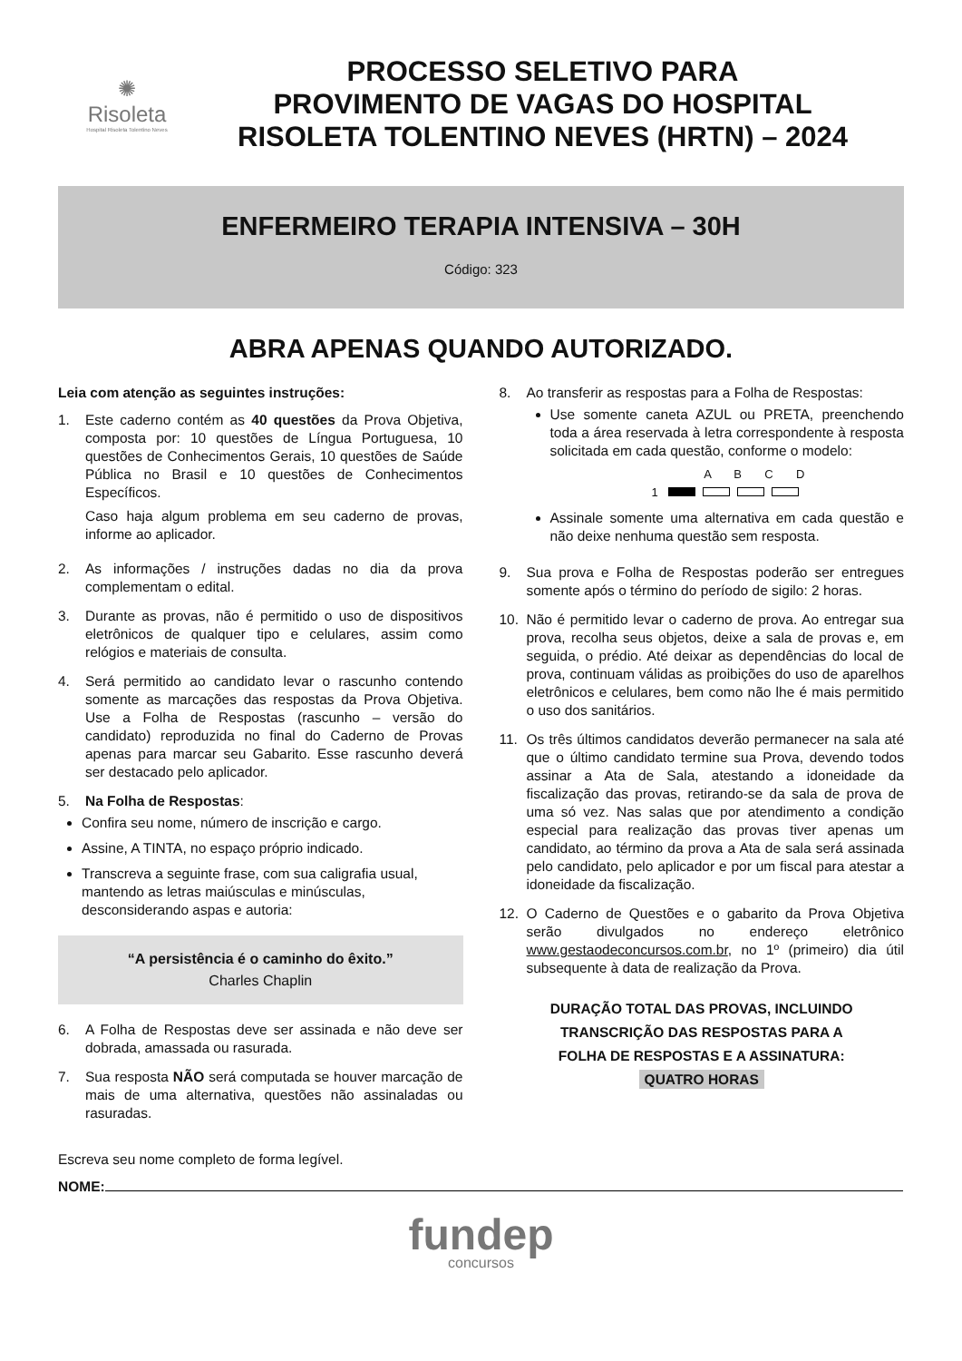✺
Risoleta
Hospital Risoleta Tolentino Neves
PROCESSO SELETIVO PARA
PROVIMENTO DE VAGAS DO HOSPITAL
RISOLETA TOLENTINO NEVES (HRTN) – 2024
ENFERMEIRO TERAPIA INTENSIVA – 30H
Código: 323
ABRA APENAS QUANDO AUTORIZADO.
Leia com atenção as seguintes instruções:
1. Este caderno contém as 40 questões da Prova Objetiva, composta por: 10 questões de Língua Portuguesa, 10 questões de Conhecimentos Gerais, 10 questões de Saúde Pública no Brasil e 10 questões de Conhecimentos Específicos.
Caso haja algum problema em seu caderno de provas, informe ao aplicador.
2. As informações / instruções dadas no dia da prova complementam o edital.
3. Durante as provas, não é permitido o uso de dispositivos eletrônicos de qualquer tipo e celulares, assim como relógios e materiais de consulta.
4. Será permitido ao candidato levar o rascunho contendo somente as marcações das respostas da Prova Objetiva. Use a Folha de Respostas (rascunho – versão do candidato) reproduzida no final do Caderno de Provas apenas para marcar seu Gabarito. Esse rascunho deverá ser destacado pelo aplicador.
5. Na Folha de Respostas:
Confira seu nome, número de inscrição e cargo.
Assine, A TINTA, no espaço próprio indicado.
Transcreva a seguinte frase, com sua caligrafia usual, mantendo as letras maiúsculas e minúsculas, desconsiderando aspas e autoria:
“A persistência é o caminho do êxito.”
Charles Chaplin
6. A Folha de Respostas deve ser assinada e não deve ser dobrada, amassada ou rasurada.
7. Sua resposta NÃO será computada se houver marcação de mais de uma alternativa, questões não assinaladas ou rasuradas.
8. Ao transferir as respostas para a Folha de Respostas:
Use somente caneta AZUL ou PRETA, preenchendo toda a área reservada à letra correspondente à resposta solicitada em cada questão, conforme o modelo:
A B C D
1
Assinale somente uma alternativa em cada questão e não deixe nenhuma questão sem resposta.
9. Sua prova e Folha de Respostas poderão ser entregues somente após o término do período de sigilo: 2 horas.
10. Não é permitido levar o caderno de prova. Ao entregar sua prova, recolha seus objetos, deixe a sala de provas e, em seguida, o prédio. Até deixar as dependências do local de prova, continuam válidas as proibições do uso de aparelhos eletrônicos e celulares, bem como não lhe é mais permitido o uso dos sanitários.
11. Os três últimos candidatos deverão permanecer na sala até que o último candidato termine sua Prova, devendo todos assinar a Ata de Sala, atestando a idoneidade da fiscalização das provas, retirando-se da sala de prova de uma só vez. Nas salas que por atendimento a condição especial para realização das provas tiver apenas um candidato, ao término da prova a Ata de sala será assinada pelo candidato, pelo aplicador e por um fiscal para atestar a idoneidade da fiscalização.
12. O Caderno de Questões e o gabarito da Prova Objetiva serão divulgados no endereço eletrônico www.gestaodeconcursos.com.br, no 1º (primeiro) dia útil subsequente à data de realização da Prova.
DURAÇÃO TOTAL DAS PROVAS, INCLUINDO
TRANSCRIÇÃO DAS RESPOSTAS PARA A
FOLHA DE RESPOSTAS E A ASSINATURA:
QUATRO HORAS
Escreva seu nome completo de forma legível.
NOME:
fundep
concursos